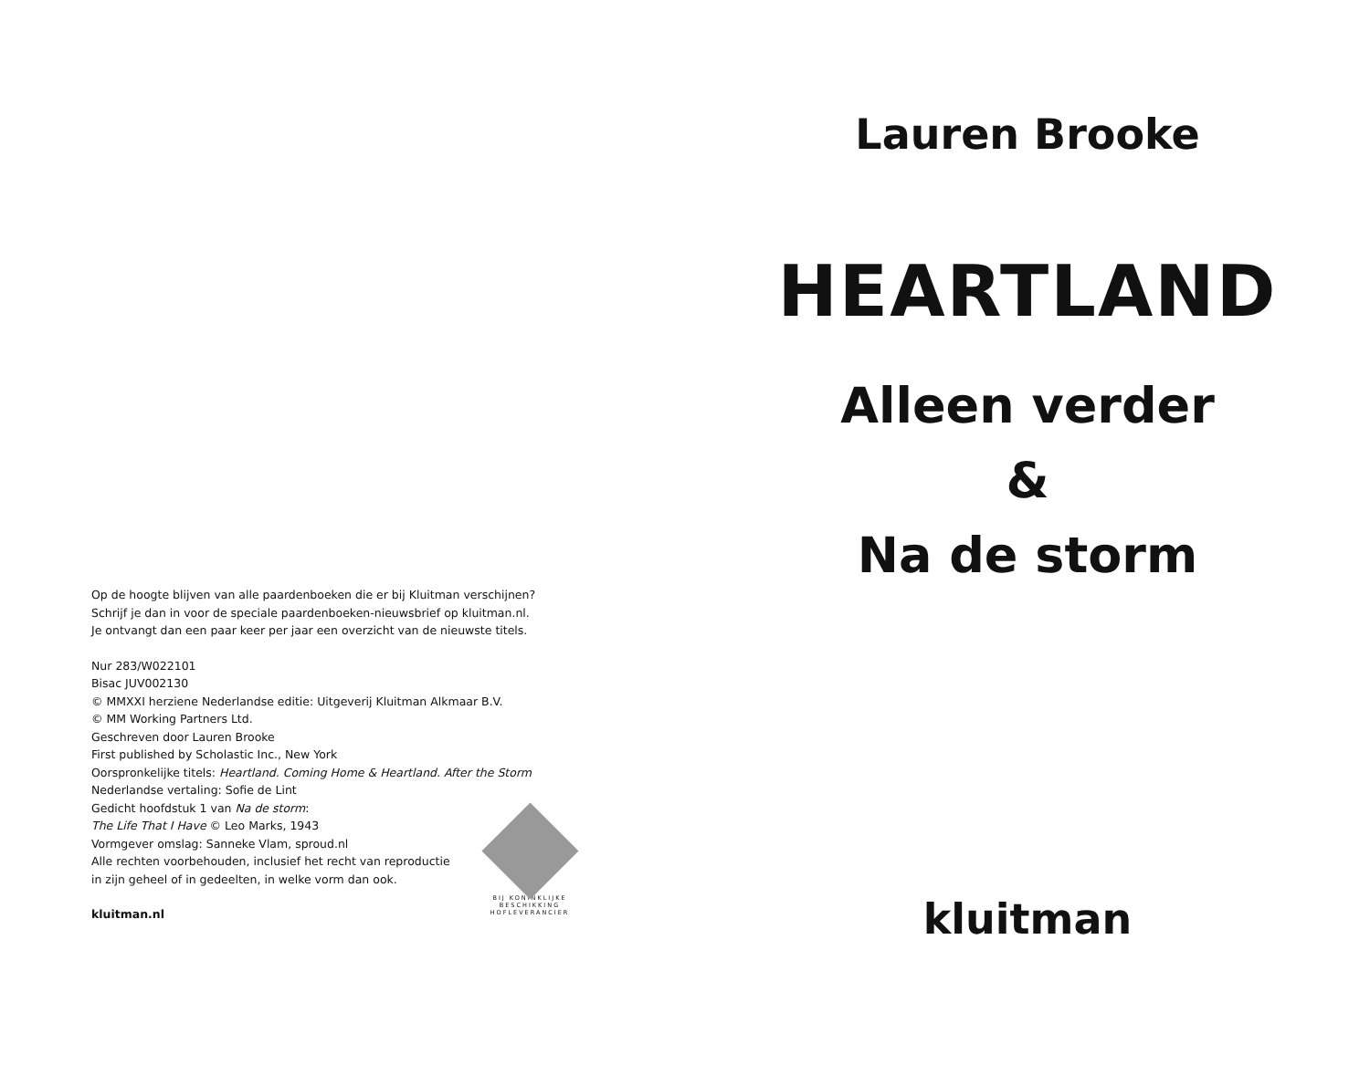Op de hoogte blijven van alle paardenboeken die er bij Kluitman verschijnen?
Schrijf je dan in voor de speciale paardenboeken-nieuwsbrief op kluitman.nl.
Je ontvangt dan een paar keer per jaar een overzicht van de nieuwste titels.
Nur 283/W022101
Bisac JUV002130
© MMXXI herziene Nederlandse editie: Uitgeverij Kluitman Alkmaar B.V.
© MM Working Partners Ltd.
Geschreven door Lauren Brooke
First published by Scholastic Inc., New York
Oorspronkelijke titels: Heartland. Coming Home & Heartland. After the Storm
Nederlandse vertaling: Sofie de Lint
Gedicht hoofdstuk 1 van Na de storm:
The Life That I Have © Leo Marks, 1943
Vormgever omslag: Sanneke Vlam, sproud.nl
Alle rechten voorbehouden, inclusief het recht van reproductie
in zijn geheel of in gedeelten, in welke vorm dan ook.
kluitman.nl
BIJ KONINKLIJKE BESCHIKKING
HOFLEVERANCIER
Lauren Brooke
HEARTLAND
Alleen verder
&
Na de storm
kluitman